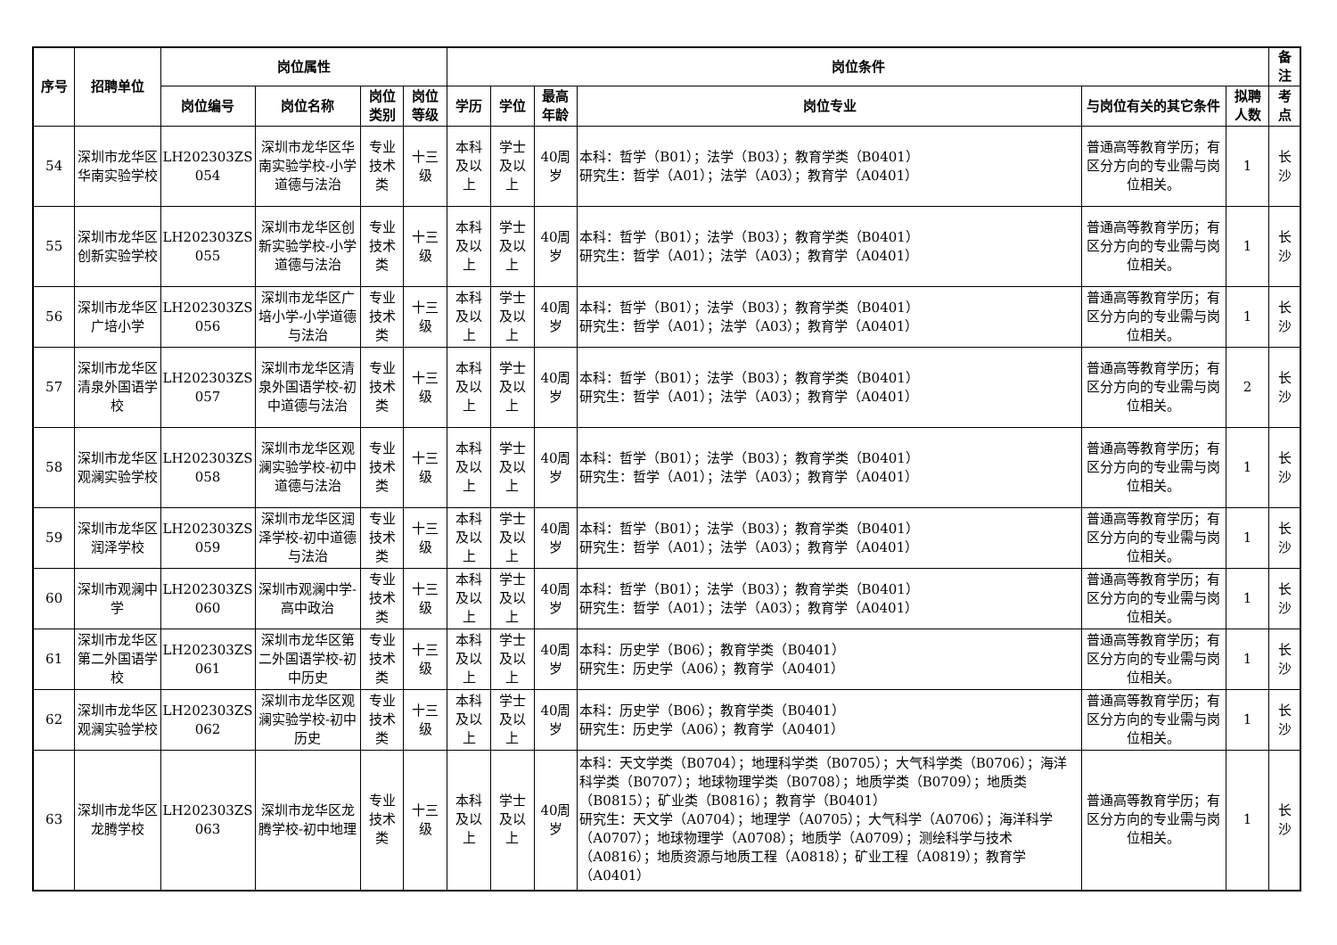| 序号 | 招聘单位 | 岗位属性 | | | | 岗位条件 | | | | | | 备注 |
| --- | --- | --- | --- | --- | --- | --- | --- | --- | --- | --- | --- | --- |
| | | 岗位编号 | 岗位名称 | 岗位类别 | 岗位等级 | 学历 | 学位 | 最高年龄 | 岗位专业 | 与岗位有关的其它条件 | 拟聘人数 | 考点 |
| 54 | 深圳市龙华区华南实验学校 | LH202303ZS 054 | 深圳市龙华区华南实验学校-小学道德与法治 | 专业技术类 | 十三级 | 本科及以上 | 学士及以上 | 40周岁 | 本科：哲学（B01）；法学（B03）；教育学类（B0401） 研究生：哲学（A01）；法学（A03）；教育学（A0401） | 普通高等教育学历；有区分方向的专业需与岗位相关。 | 1 | 长沙 |
| 55 | 深圳市龙华区创新实验学校 | LH202303ZS 055 | 深圳市龙华区创新实验学校-小学道德与法治 | 专业技术类 | 十三级 | 本科及以上 | 学士及以上 | 40周岁 | 本科：哲学（B01）；法学（B03）；教育学类（B0401） 研究生：哲学（A01）；法学（A03）；教育学（A0401） | 普通高等教育学历；有区分方向的专业需与岗位相关。 | 1 | 长沙 |
| 56 | 深圳市龙华区广培小学 | LH202303ZS 056 | 深圳市龙华区广培小学-小学道德与法治 | 专业技术类 | 十三级 | 本科及以上 | 学士及以上 | 40周岁 | 本科：哲学（B01）；法学（B03）；教育学类（B0401） 研究生：哲学（A01）；法学（A03）；教育学（A0401） | 普通高等教育学历；有区分方向的专业需与岗位相关。 | 1 | 长沙 |
| 57 | 深圳市龙华区清泉外国语学校 | LH202303ZS 057 | 深圳市龙华区清泉外国语学校-初中道德与法治 | 专业技术类 | 十三级 | 本科及以上 | 学士及以上 | 40周岁 | 本科：哲学（B01）；法学（B03）；教育学类（B0401） 研究生：哲学（A01）；法学（A03）；教育学（A0401） | 普通高等教育学历；有区分方向的专业需与岗位相关。 | 2 | 长沙 |
| 58 | 深圳市龙华区观澜实验学校 | LH202303ZS 058 | 深圳市龙华区观澜实验学校-初中道德与法治 | 专业技术类 | 十三级 | 本科及以上 | 学士及以上 | 40周岁 | 本科：哲学（B01）；法学（B03）；教育学类（B0401） 研究生：哲学（A01）；法学（A03）；教育学（A0401） | 普通高等教育学历；有区分方向的专业需与岗位相关。 | 1 | 长沙 |
| 59 | 深圳市龙华区润泽学校 | LH202303ZS 059 | 深圳市龙华区润泽学校-初中道德与法治 | 专业技术类 | 十三级 | 本科及以上 | 学士及以上 | 40周岁 | 本科：哲学（B01）；法学（B03）；教育学类（B0401） 研究生：哲学（A01）；法学（A03）；教育学（A0401） | 普通高等教育学历；有区分方向的专业需与岗位相关。 | 1 | 长沙 |
| 60 | 深圳市观澜中学 | LH202303ZS 060 | 深圳市观澜中学-高中政治 | 专业技术类 | 十三级 | 本科及以上 | 学士及以上 | 40周岁 | 本科：哲学（B01）；法学（B03）；教育学类（B0401） 研究生：哲学（A01）；法学（A03）；教育学（A0401） | 普通高等教育学历；有区分方向的专业需与岗位相关。 | 1 | 长沙 |
| 61 | 深圳市龙华区第二外国语学校 | LH202303ZS 061 | 深圳市龙华区第二外国语学校-初中历史 | 专业技术类 | 十三级 | 本科及以上 | 学士及以上 | 40周岁 | 本科：历史学（B06）；教育学类（B0401） 研究生：历史学（A06）；教育学（A0401） | 普通高等教育学历；有区分方向的专业需与岗位相关。 | 1 | 长沙 |
| 62 | 深圳市龙华区观澜实验学校 | LH202303ZS 062 | 深圳市龙华区观澜实验学校-初中历史 | 专业技术类 | 十三级 | 本科及以上 | 学士及以上 | 40周岁 | 本科：历史学（B06）；教育学类（B0401） 研究生：历史学（A06）；教育学（A0401） | 普通高等教育学历；有区分方向的专业需与岗位相关。 | 1 | 长沙 |
| 63 | 深圳市龙华区龙腾学校 | LH202303ZS 063 | 深圳市龙华区龙腾学校-初中地理 | 专业技术类 | 十三级 | 本科及以上 | 学士及以上 | 40周岁 | 本科：天文学类（B0704）；地理科学类（B0705）；大气科学类（B0706）；海洋科学类（B0707）；地球物理学类（B0708）；地质学类（B0709）；地质类（B0815）；矿业类（B0816）；教育学（B0401） 研究生：天文学（A0704）；地理学（A0705）；大气科学（A0706）；海洋科学（A0707）；地球物理学（A0708）；地质学（A0709）；测绘科学与技术（A0816）；地质资源与地质工程（A0818）；矿业工程（A0819）；教育学（A0401） | 普通高等教育学历；有区分方向的专业需与岗位相关。 | 1 | 长沙 |